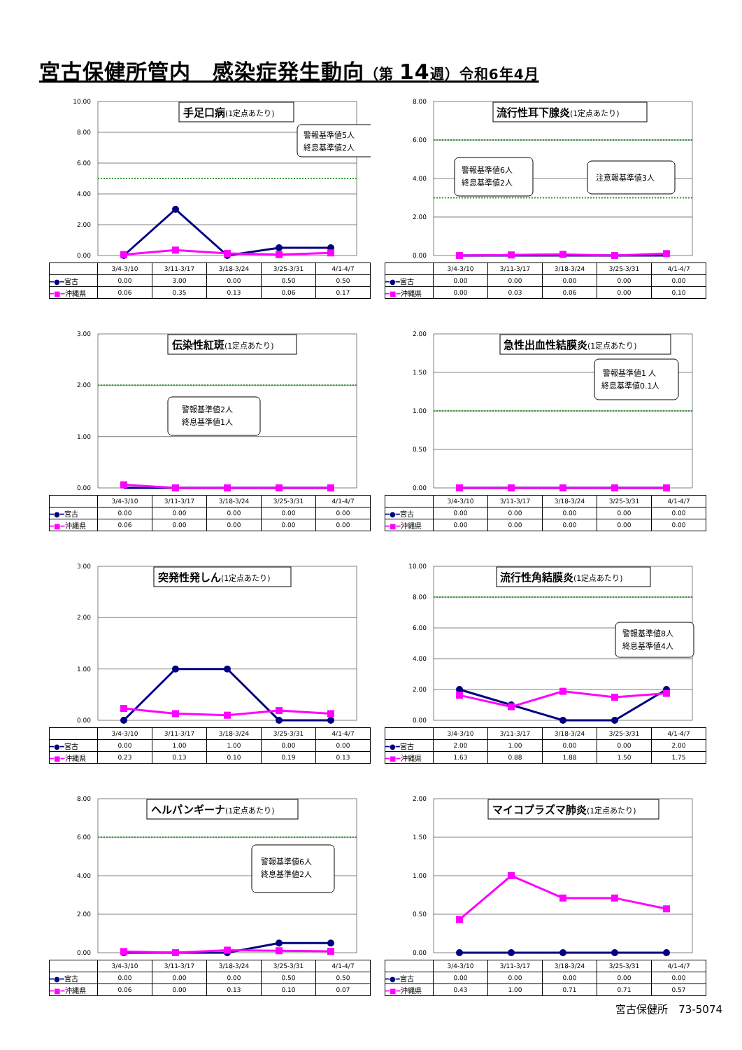宮古保健所管内　感染症発生動向（第 14週）令和6年4月
0.00
2.00
4.00
6.00
8.00
10.00
手足口病(1定点あたり)
警報基準値5人
終息基準値2人
| | 3/4-3/10 | 3/11-3/17 | 3/18-3/24 | 3/25-3/31 | 4/1-4/7 |
| --- | --- | --- | --- | --- | --- |
| ━●━ 宮古 | 0.00 | 3.00 | 0.00 | 0.50 | 0.50 |
| ━■━ 沖縄県 | 0.06 | 0.35 | 0.13 | 0.06 | 0.17 |
0.00
2.00
4.00
6.00
8.00
流行性耳下腺炎(1定点あたり)
警報基準値6人
終息基準値2人
注意報基準値3人
| | 3/4-3/10 | 3/11-3/17 | 3/18-3/24 | 3/25-3/31 | 4/1-4/7 |
| --- | --- | --- | --- | --- | --- |
| ━●━ 宮古 | 0.00 | 0.00 | 0.00 | 0.00 | 0.00 |
| ━■━ 沖縄県 | 0.00 | 0.03 | 0.06 | 0.00 | 0.10 |
0.00
1.00
2.00
3.00
伝染性紅斑(1定点あたり)
警報基準値2人
終息基準値1人
| | 3/4-3/10 | 3/11-3/17 | 3/18-3/24 | 3/25-3/31 | 4/1-4/7 |
| --- | --- | --- | --- | --- | --- |
| ━●━ 宮古 | 0.00 | 0.00 | 0.00 | 0.00 | 0.00 |
| ━■━ 沖縄県 | 0.06 | 0.00 | 0.00 | 0.00 | 0.00 |
0.00
0.50
1.00
1.50
2.00
急性出血性結膜炎(1定点あたり)
警報基準値1 人
終息基準値0.1人
| | 3/4-3/10 | 3/11-3/17 | 3/18-3/24 | 3/25-3/31 | 4/1-4/7 |
| --- | --- | --- | --- | --- | --- |
| ━●━ 宮古 | 0.00 | 0.00 | 0.00 | 0.00 | 0.00 |
| ━■━ 沖縄県 | 0.00 | 0.00 | 0.00 | 0.00 | 0.00 |
0.00
1.00
2.00
3.00
突発性発しん(1定点あたり)
| | 3/4-3/10 | 3/11-3/17 | 3/18-3/24 | 3/25-3/31 | 4/1-4/7 |
| --- | --- | --- | --- | --- | --- |
| ━●━ 宮古 | 0.00 | 1.00 | 1.00 | 0.00 | 0.00 |
| ━■━ 沖縄県 | 0.23 | 0.13 | 0.10 | 0.19 | 0.13 |
0.00
2.00
4.00
6.00
8.00
10.00
流行性角結膜炎(1定点あたり)
警報基準値8人
終息基準値4人
| | 3/4-3/10 | 3/11-3/17 | 3/18-3/24 | 3/25-3/31 | 4/1-4/7 |
| --- | --- | --- | --- | --- | --- |
| ━●━ 宮古 | 2.00 | 1.00 | 0.00 | 0.00 | 2.00 |
| ━■━ 沖縄県 | 1.63 | 0.88 | 1.88 | 1.50 | 1.75 |
0.00
2.00
4.00
6.00
8.00
ヘルパンギーナ(1定点あたり)
警報基準値6人
終息基準値2人
| | 3/4-3/10 | 3/11-3/17 | 3/18-3/24 | 3/25-3/31 | 4/1-4/7 |
| --- | --- | --- | --- | --- | --- |
| ━●━ 宮古 | 0.00 | 0.00 | 0.00 | 0.50 | 0.50 |
| ━■━ 沖縄県 | 0.06 | 0.00 | 0.13 | 0.10 | 0.07 |
0.00
0.50
1.00
1.50
2.00
マイコプラズマ肺炎(1定点あたり)
| | 3/4-3/10 | 3/11-3/17 | 3/18-3/24 | 3/25-3/31 | 4/1-4/7 |
| --- | --- | --- | --- | --- | --- |
| ━●━ 宮古 | 0.00 | 0.00 | 0.00 | 0.00 | 0.00 |
| ━■━ 沖縄県 | 0.43 | 1.00 | 0.71 | 0.71 | 0.57 |
宮古保健所　73-5074